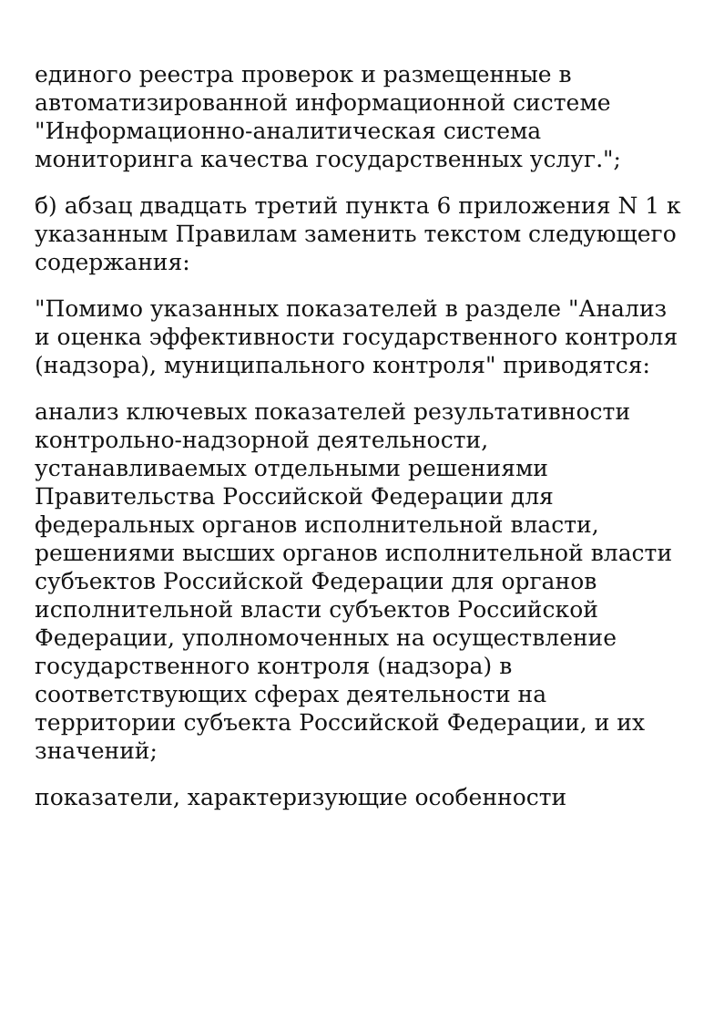единого реестра проверок и размещенные в автоматизированной информационной системе "Информационно-аналитическая система мониторинга качества государственных услуг.";
б) абзац двадцать третий пункта 6 приложения N 1 к указанным Правилам заменить текстом следующего содержания:
"Помимо указанных показателей в разделе "Анализ и оценка эффективности государственного контроля (надзора), муниципального контроля" приводятся:
анализ ключевых показателей результативности контрольно-надзорной деятельности, устанавливаемых отдельными решениями Правительства Российской Федерации для федеральных органов исполнительной власти, решениями высших органов исполнительной власти субъектов Российской Федерации для органов исполнительной власти субъектов Российской Федерации, уполномоченных на осуществление государственного контроля (надзора) в соответствующих сферах деятельности на территории субъекта Российской Федерации, и их значений;
показатели, характеризующие особенности